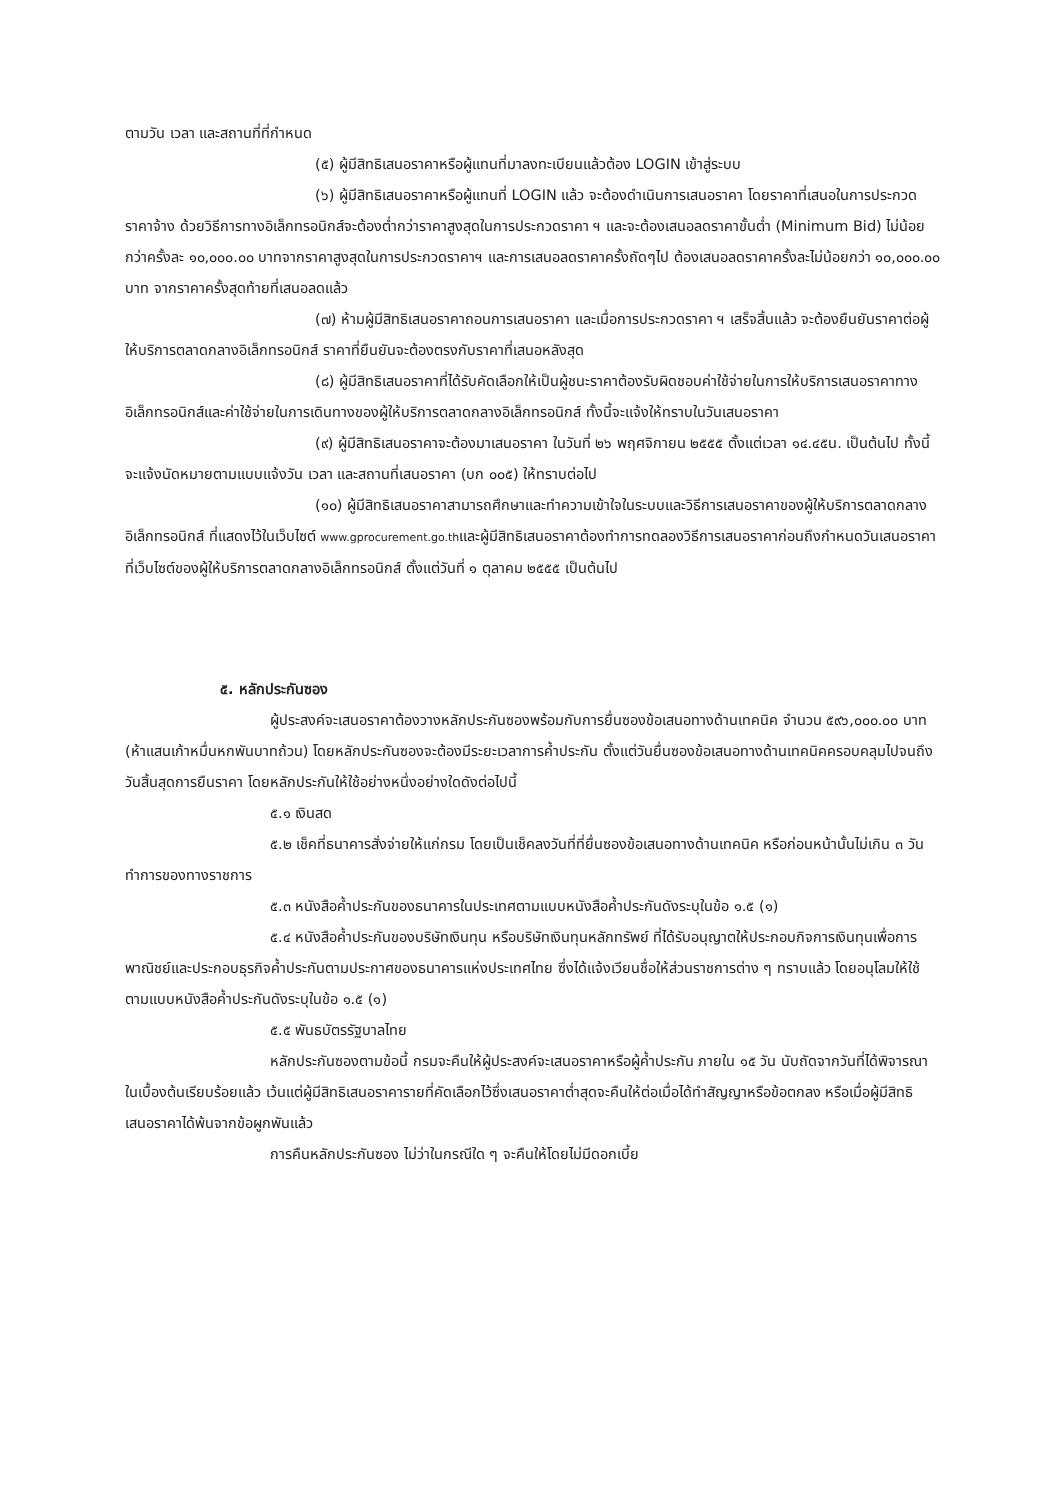ตามวัน เวลา และสถานที่ที่กำหนด
(๕) ผู้มีสิทธิเสนอราคาหรือผู้แทนที่มาลงทะเบียนแล้วต้อง LOGIN เข้าสู่ระบบ
(๖) ผู้มีสิทธิเสนอราคาหรือผู้แทนที่ LOGIN แล้ว จะต้องดำเนินการเสนอราคา โดยราคาที่เสนอในการประกวดราคาจ้าง ด้วยวิธีการทางอิเล็กทรอนิกส์จะต้องต่ำกว่าราคาสูงสุดในการประกวดราคา ฯ และจะต้องเสนอลดราคาขั้นต่ำ (Minimum Bid) ไม่น้อยกว่าครั้งละ ๑๐,๐๐๐.๐๐ บาทจากราคาสูงสุดในการประกวดราคาฯ และการเสนอลดราคาครั้งถัดๆไป ต้องเสนอลดราคาครั้งละไม่น้อยกว่า ๑๐,๐๐๐.๐๐ บาท จากราคาครั้งสุดท้ายที่เสนอลดแล้ว
(๗) ห้ามผู้มีสิทธิเสนอราคาถอนการเสนอราคา และเมื่อการประกวดราคา ฯ เสร็จสิ้นแล้ว จะต้องยืนยันราคาต่อผู้ให้บริการตลาดกลางอิเล็กทรอนิกส์ ราคาที่ยืนยันจะต้องตรงกับราคาที่เสนอหลังสุด
(๘) ผู้มีสิทธิเสนอราคาที่ได้รับคัดเลือกให้เป็นผู้ชนะราคาต้องรับผิดชอบค่าใช้จ่ายในการให้บริการเสนอราคาทางอิเล็กทรอนิกส์และค่าใช้จ่ายในการเดินทางของผู้ให้บริการตลาดกลางอิเล็กทรอนิกส์ ทั้งนี้จะแจ้งให้ทราบในวันเสนอราคา
(๙) ผู้มีสิทธิเสนอราคาจะต้องมาเสนอราคา ในวันที่ ๒๖ พฤศจิกายน ๒๕๕๕ ตั้งแต่เวลา ๑๔.๔๕น. เป็นต้นไป ทั้งนี้ จะแจ้งนัดหมายตามแบบแจ้งวัน เวลา และสถานที่เสนอราคา (บก ๐๐๕) ให้ทราบต่อไป
(๑๐) ผู้มีสิทธิเสนอราคาสามารถศึกษาและทำความเข้าใจในระบบและวิธีการเสนอราคาของผู้ให้บริการตลาดกลางอิเล็กทรอนิกส์ ที่แสดงไว้ในเว็บไซต์ www.gprocurement.go.thและผู้มีสิทธิเสนอราคาต้องทำการทดลองวิธีการเสนอราคาก่อนถึงกำหนดวันเสนอราคาที่เว็บไซต์ของผู้ให้บริการตลาดกลางอิเล็กทรอนิกส์ ตั้งแต่วันที่ ๑ ตุลาคม ๒๕๕๕ เป็นต้นไป
๕. หลักประกันซอง
ผู้ประสงค์จะเสนอราคาต้องวางหลักประกันซองพร้อมกับการยื่นซองข้อเสนอทางด้านเทคนิค จำนวน ๕๙๖,๐๐๐.๐๐ บาท (ห้าแสนเก้าหมื่นหกพันบาทถ้วน) โดยหลักประกันซองจะต้องมีระยะเวลาการค้ำประกัน ตั้งแต่วันยื่นซองข้อเสนอทางด้านเทคนิคครอบคลุมไปจนถึงวันสิ้นสุดการยืนราคา โดยหลักประกันให้ใช้อย่างหนึ่งอย่างใดดังต่อไปนี้
๕.๑ เงินสด
๕.๒ เช็คที่ธนาคารสั่งจ่ายให้แก่กรม โดยเป็นเช็คลงวันที่ที่ยื่นซองข้อเสนอทางด้านเทคนิค หรือก่อนหน้านั้นไม่เกิน ๓ วันทำการของทางราชการ
๕.๓ หนังสือค้ำประกันของธนาคารในประเทศตามแบบหนังสือค้ำประกันดังระบุในข้อ ๑.๕ (๑)
๕.๔ หนังสือค้ำประกันของบริษัทเงินทุน หรือบริษัทเงินทุนหลักทรัพย์ ที่ได้รับอนุญาตให้ประกอบกิจการเงินทุนเพื่อการพาณิชย์และประกอบธุรกิจค้ำประกันตามประกาศของธนาคารแห่งประเทศไทย ซึ่งได้แจ้งเวียนชื่อให้ส่วนราชการต่าง ๆ ทราบแล้ว โดยอนุโลมให้ใช้ตามแบบหนังสือค้ำประกันดังระบุในข้อ ๑.๕ (๑)
๕.๕ พันธบัตรรัฐบาลไทย
หลักประกันซองตามข้อนี้ กรมจะคืนให้ผู้ประสงค์จะเสนอราคาหรือผู้ค้ำประกัน ภายใน ๑๕ วัน นับถัดจากวันที่ได้พิจารณาในเบื้องต้นเรียบร้อยแล้ว เว้นแต่ผู้มีสิทธิเสนอราคารายที่คัดเลือกไว้ซึ่งเสนอราคาต่ำสุดจะคืนให้ต่อเมื่อได้ทำสัญญาหรือข้อตกลง หรือเมื่อผู้มีสิทธิเสนอราคาได้พ้นจากข้อผูกพันแล้ว
การคืนหลักประกันซอง ไม่ว่าในกรณีใด ๆ จะคืนให้โดยไม่มีดอกเบี้ย